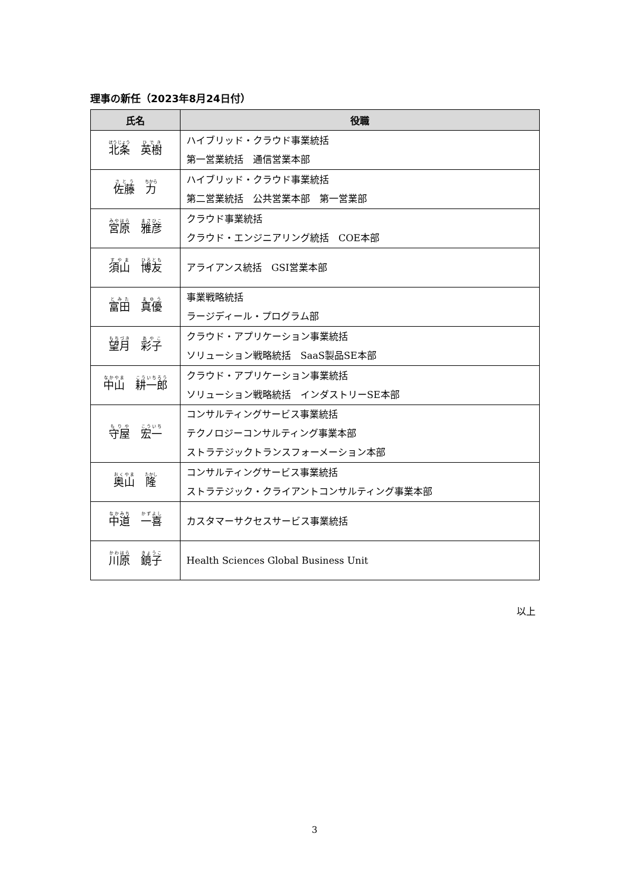理事の新任（2023年8月24日付）
| 氏名 | 役職 |
| --- | --- |
| 北条 英樹 | ハイブリッド・クラウド事業統括 第一営業統括 通信営業本部 |
| 佐藤 力 | ハイブリッド・クラウド事業統括 第二営業統括 公共営業本部 第一営業部 |
| 宮原 雅彦 | クラウド事業統括 クラウド・エンジニアリング統括 COE本部 |
| 須山 博友 | アライアンス統括 GSI営業本部 |
| 富田 真優 | 事業戦略統括 ラージディール・プログラム部 |
| 望月 彩子 | クラウド・アプリケーション事業統括 ソリューション戦略統括 SaaS製品SE本部 |
| 中山 耕一郎 | クラウド・アプリケーション事業統括 ソリューション戦略統括 インダストリーSE本部 |
| 守屋 宏一 | コンサルティングサービス事業統括 テクノロジーコンサルティング事業本部 ストラテジックトランスフォーメーション本部 |
| 奥山 隆 | コンサルティングサービス事業統括 ストラテジック・クライアントコンサルティング事業本部 |
| 中道 一喜 | カスタマーサクセスサービス事業統括 |
| 川原 鏡子 | Health Sciences Global Business Unit |
以上
3